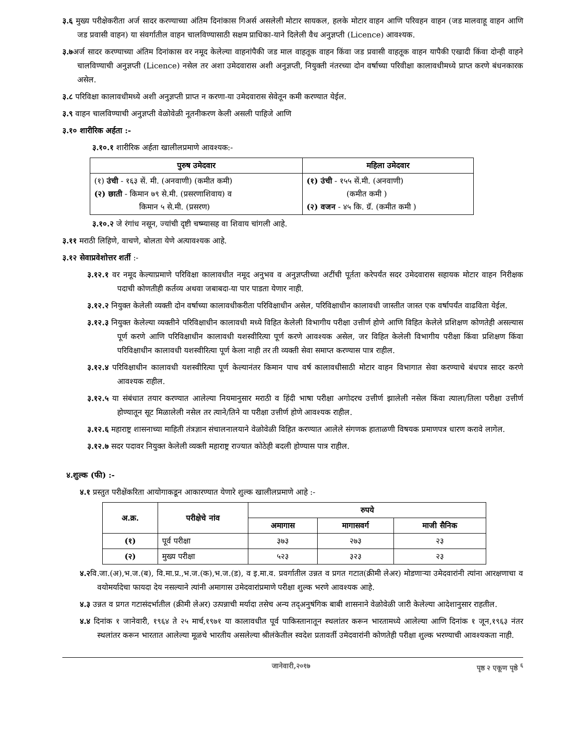३.६ मुख्य परीक्षेकरीता अर्ज सादर करण्याच्या अंतिम दिनांकास गिअर्स असलेली मोटार सायकल, हलके मोटार वाहन आणि परिवहन वाहन (जड मालवाहू वाहन आणि जड प्रवासी वाहन) या संवर्गातील वाहन चालविण्यासाठी सक्षम प्राधिका-याने दिलेली वैध अनुज्ञप्ती (Licence) आवश्यक.
३.७अर्ज सादर करण्याच्या अंतिम दिनांकास वर नमूद केलेल्या वाहनांपैकी जड माल वाहतूक वाहन किंवा जड प्रवासी वाहतूक वाहन यापैकी एखादी किंवा दोन्ही वाहने चालविण्याची अनुज्ञप्ती (Licence) नसेल तर अशा उमेदवारास अशी अनुज्ञप्ती, नियुक्ती नंतरच्या दोन वर्षाच्या परिवीक्षा कालावधीमध्ये प्राप्त करणे बंधनकारक असेल.
३.८ परिविक्षा कालावधीमध्ये अशी अनुज्ञप्ती प्राप्त न करणा-या उमेदवारास सेवेतून कमी करण्यात येईल.
३.९ वाहन चालविण्याची अनुज्ञप्ती वेळोवेळी नूतनीकरण केली असली पाहिजे आणि
३.१० शारीरिक अर्हता :-
३.१०.१ शारीरिक अर्हता खालीलप्रमाणे आवश्यक:-
| पुरुष उमेदवार | महिला उमेदवार |
| --- | --- |
| (१) उंची - १६३ सें. मी. (अनवाणी) (कमीत कमी) (२) छाती - किमान ७९ से.मी. (प्रसरणाशिवाय) व किमान ५ से.मी. (प्रसरण) | (१) उंची - १५५ सें.मी. (अनवाणी) (कमीत कमी ) (२) वजन - ४५ कि. ग्रॅ. (कमीत कमी ) |
३.१०.२ जे रंगांध नसून, ज्यांची दृष्टी चष्म्यासह वा शिवाय चांगली आहे.
३.११ मराठी लिहिणे, वाचणे, बोलता येणे अत्यावश्यक आहे.
३.१२ सेवाप्रवेशोत्तर शर्ती :-
३.१२.१ वर नमूद केल्याप्रमाणे परिविक्षा कालावधीत नमूद अनुभव व अनुज्ञप्तीच्या अटींची पूर्तता करेपर्यंत सदर उमेदवारास सहायक मोटार वाहन निरीक्षक पदाची कोणतीही कर्तव्य अथवा जबाबदा-या पार पाडता येणार नाही.
३.१२.२ नियुक्त केलेली व्यक्ती दोन वर्षाच्या कालावधीकरीता परिविक्षाधीन असेल, परिविक्षाधीन कालावधी जास्तीत जास्त एक वर्षापर्यंत वाढविता येईल.
३.१२.३ नियुक्त केलेल्या व्यक्तीने परिविक्षाधीन कालावधी मध्ये विहित केलेली विभागीय परीक्षा उत्तीर्ण होणे आणि विहित केलेले प्रशिक्षण कोणतेही असल्यास पूर्ण करणे आणि परिविक्षाधीन कालावधी यशस्वीरित्या पूर्ण करणे आवश्यक असेल, जर विहित केलेली विभागीय परीक्षा किंवा प्रशिक्षण किंवा परिविक्षाधीन कालावधी यशस्वीरित्या पूर्ण केला नाही तर ती व्यक्ती सेवा समाप्त करण्यास पात्र राहील.
३.१२.४ परिविक्षाधीन कालावधी यशस्वीरित्या पूर्ण केल्यानंतर किमान पाच वर्ष कालावधीसाठी मोटार वाहन विभागात सेवा करण्याचे बंधपत्र सादर करणे आवश्यक राहील.
३.१२.५ या संबंधात तयार करण्यात आलेल्या नियमानुसार मराठी व हिंदी भाषा परीक्षा अगोदरच उत्तीर्ण झालेली नसेल किंवा त्याला/तिला परीक्षा उत्तीर्ण होण्यातून सूट मिळालेली नसेल तर त्याने/तिने या परीक्षा उत्तीर्ण होणे आवश्यक राहील.
३.१२.६ महाराष्ट्र शासनाच्या माहिती तंत्रज्ञान संचालनालयाने वेळोवेळी विहित करण्यात आलेले संगणक हाताळणी विषयक प्रमाणपत्र धारण करावे लागेल.
३.१२.७ सदर पदावर नियुक्त केलेली व्यक्ती महाराष्ट्र राज्यात कोठेही बदली होण्यास पात्र राहील.
४.शुल्क (फी) :-
४.१ प्रस्तुत परीक्षेंकरिता आयोगाकडून आकारण्यात येणारे शुल्क खालीलप्रमाणे आहे :-
| अ.क्र. | परीक्षेचे नांव | रुपये | | |
| --- | --- | --- | --- | --- |
| | | अमागास | मागासवर्ग | माजी सैनिक |
| (१) | पूर्व परीक्षा | ३७३ | २७३ | २३ |
| (२) | मुख्य परीक्षा | ५२३ | ३२३ | २३ |
४.२वि.जा.(अ),भ.ज.(ब), वि.मा.प्र.,भ.ज.(क),भ.ज.(ड), व इ.मा.व. प्रवर्गातील उन्नत व प्रगत गटात(क्रीमी लेअर) मोडणाऱ्या उमेदवारांनी त्यांना आरक्षणाचा व वयोमर्यादेचा फायदा देय नसल्याने त्यांनी अमागास उमेदवारांप्रमाणे परीक्षा शुल्क भरणे आवश्यक आहे.
४.३ उन्नत व प्रगत गटासंदर्भातील (क्रीमी लेअर) उत्पन्नाची मर्यादा तसेच अन्य तद्अनुषंगिक बाबी शासनाने वेळोवेळी जारी केलेल्या आदेशानुसार राहतील.
४.४ दिनांक १ जानेवारी, १९६४ ते २५ मार्च,१९७१ या कालावधीत पूर्व पाकिस्तानातून स्थलांतर करून भारतामध्ये आलेल्या आणि दिनांक १ जून,१९६३ नंतर स्थलांतर करून भारतात आलेल्या मूळचे भारतीय असलेल्या श्रीलंकेतील स्वदेश प्रतावर्ती उमेदवारांनी कोणतेही परीक्षा शुल्क भरण्याची आवश्यकता नाही.
जानेवारी,२०१७ पृष्ठ २ एकूण पृष्ठे <sup>६</sup>